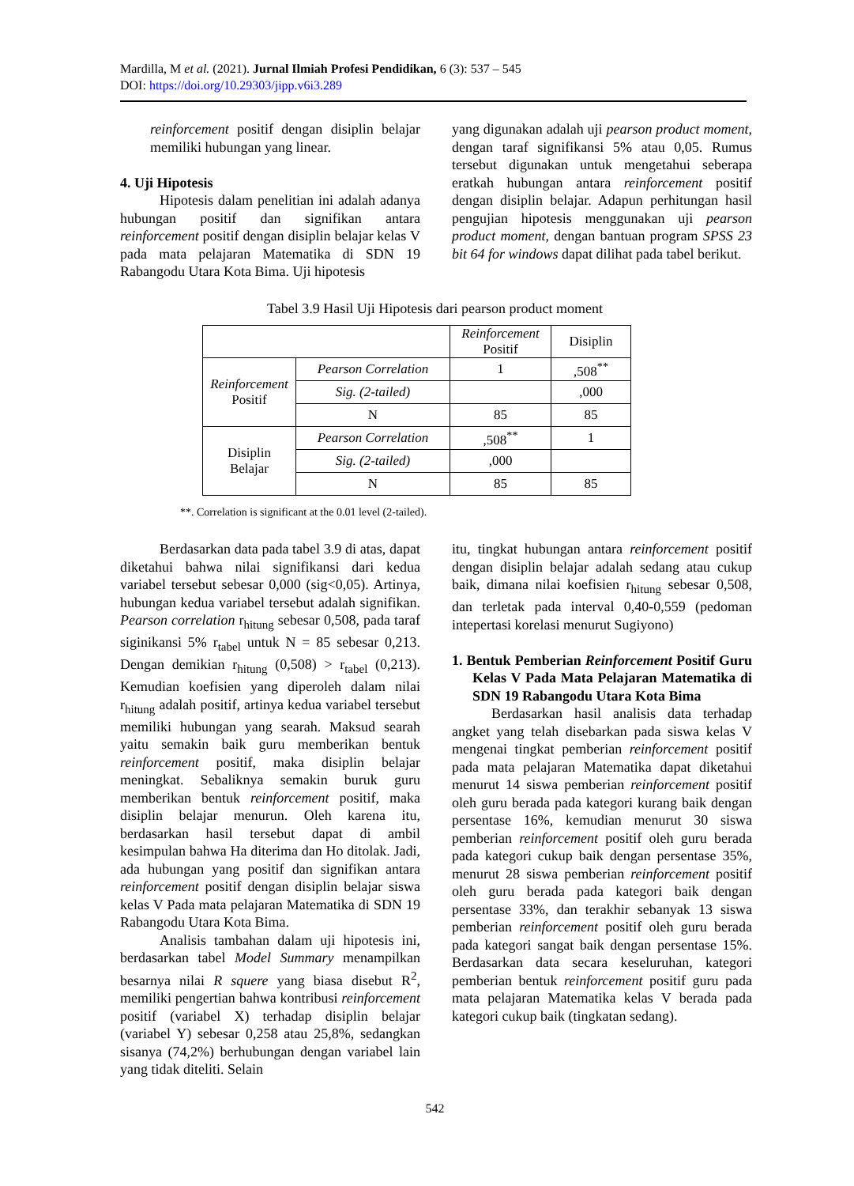Mardilla, M et al. (2021). Jurnal Ilmiah Profesi Pendidikan, 6 (3): 537 – 545
DOI: https://doi.org/10.29303/jipp.v6i3.289
reinforcement positif dengan disiplin belajar memiliki hubungan yang linear.
4. Uji Hipotesis
Hipotesis dalam penelitian ini adalah adanya hubungan positif dan signifikan antara reinforcement positif dengan disiplin belajar kelas V pada mata pelajaran Matematika di SDN 19 Rabangodu Utara Kota Bima. Uji hipotesis
yang digunakan adalah uji pearson product moment, dengan taraf signifikansi 5% atau 0,05. Rumus tersebut digunakan untuk mengetahui seberapa eratkah hubungan antara reinforcement positif dengan disiplin belajar. Adapun perhitungan hasil pengujian hipotesis menggunakan uji pearson product moment, dengan bantuan program SPSS 23 bit 64 for windows dapat dilihat pada tabel berikut.
Tabel 3.9 Hasil Uji Hipotesis dari pearson product moment
| | | Reinforcement Positif | Disiplin |
| Reinforcement Positif | Pearson Correlation | 1 | ,508<sup>**</sup> |
| | Sig. (2-tailed) | | ,000 |
| | N | 85 | 85 |
| Disiplin Belajar | Pearson Correlation | ,508<sup>**</sup> | 1 |
| | Sig. (2-tailed) | ,000 | |
| | N | 85 | 85 |
**. Correlation is significant at the 0.01 level (2-tailed).
Berdasarkan data pada tabel 3.9 di atas, dapat diketahui bahwa nilai signifikansi dari kedua variabel tersebut sebesar 0,000 (sig<0,05). Artinya, hubungan kedua variabel tersebut adalah signifikan. Pearson correlation r<sub>hitung</sub> sebesar 0,508, pada taraf siginikansi 5% r<sub>tabel</sub> untuk N = 85 sebesar 0,213. Dengan demikian r<sub>hitung</sub> (0,508) > r<sub>tabel</sub> (0,213). Kemudian koefisien yang diperoleh dalam nilai r<sub>hitung</sub> adalah positif, artinya kedua variabel tersebut memiliki hubungan yang searah. Maksud searah yaitu semakin baik guru memberikan bentuk reinforcement positif, maka disiplin belajar meningkat. Sebaliknya semakin buruk guru memberikan bentuk reinforcement positif, maka disiplin belajar menurun. Oleh karena itu, berdasarkan hasil tersebut dapat di ambil kesimpulan bahwa Ha diterima dan Ho ditolak. Jadi, ada hubungan yang positif dan signifikan antara reinforcement positif dengan disiplin belajar siswa kelas V Pada mata pelajaran Matematika di SDN 19 Rabangodu Utara Kota Bima.
Analisis tambahan dalam uji hipotesis ini, berdasarkan tabel Model Summary menampilkan besarnya nilai R squere yang biasa disebut R<sup>2</sup>, memiliki pengertian bahwa kontribusi reinforcement positif (variabel X) terhadap disiplin belajar (variabel Y) sebesar 0,258 atau 25,8%, sedangkan sisanya (74,2%) berhubungan dengan variabel lain yang tidak diteliti. Selain
itu, tingkat hubungan antara reinforcement positif dengan disiplin belajar adalah sedang atau cukup baik, dimana nilai koefisien r<sub>hitung</sub> sebesar 0,508, dan terletak pada interval 0,40-0,559 (pedoman intepertasi korelasi menurut Sugiyono)
1. Bentuk Pemberian Reinforcement Positif Guru Kelas V Pada Mata Pelajaran Matematika di SDN 19 Rabangodu Utara Kota Bima
Berdasarkan hasil analisis data terhadap angket yang telah disebarkan pada siswa kelas V mengenai tingkat pemberian reinforcement positif pada mata pelajaran Matematika dapat diketahui menurut 14 siswa pemberian reinforcement positif oleh guru berada pada kategori kurang baik dengan persentase 16%, kemudian menurut 30 siswa pemberian reinforcement positif oleh guru berada pada kategori cukup baik dengan persentase 35%, menurut 28 siswa pemberian reinforcement positif oleh guru berada pada kategori baik dengan persentase 33%, dan terakhir sebanyak 13 siswa pemberian reinforcement positif oleh guru berada pada kategori sangat baik dengan persentase 15%. Berdasarkan data secara keseluruhan, kategori pemberian bentuk reinforcement positif guru pada mata pelajaran Matematika kelas V berada pada kategori cukup baik (tingkatan sedang).
542